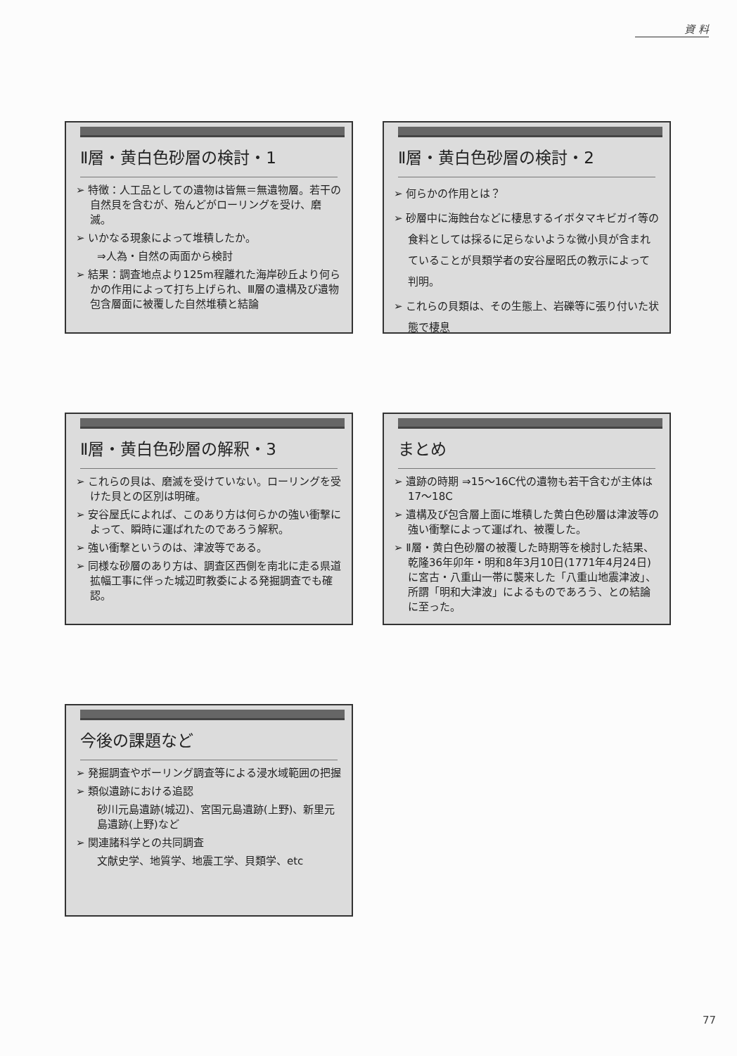資 料
Ⅱ層・黄白色砂層の検討・1
➢ 特徴：人工品としての遺物は皆無＝無遺物層。若干の自然貝を含むが、殆んどがローリングを受け、磨滅。
➢ いかなる現象によって堆積したか。
⇒人為・自然の両面から検討
➢ 結果：調査地点より125m程離れた海岸砂丘より何らかの作用によって打ち上げられ、Ⅲ層の遺構及び遺物包含層面に被覆した自然堆積と結論
Ⅱ層・黄白色砂層の検討・2
➢ 何らかの作用とは？
➢ 砂層中に海蝕台などに棲息するイボタマキビガイ等の食料としては採るに足らないような微小貝が含まれていることが貝類学者の安谷屋昭氏の教示によって判明。
➢ これらの貝類は、その生態上、岩礫等に張り付いた状態で棲息
Ⅱ層・黄白色砂層の解釈・3
➢ これらの貝は、磨滅を受けていない。ローリングを受けた貝との区別は明確。
➢ 安谷屋氏によれば、このあり方は何らかの強い衝撃によって、瞬時に運ばれたのであろう解釈。
➢ 強い衝撃というのは、津波等である。
➢ 同様な砂層のあり方は、調査区西側を南北に走る県道拡幅工事に伴った城辺町教委による発掘調査でも確認。
まとめ
➢ 遺跡の時期 ⇒15～16C代の遺物も若干含むが主体は17～18C
➢ 遺構及び包含層上面に堆積した黄白色砂層は津波等の強い衝撃によって運ばれ、被覆した。
➢ Ⅱ層・黄白色砂層の被覆した時期等を検討した結果、乾隆36年卯年・明和8年3月10日(1771年4月24日)に宮古・八重山一帯に襲来した「八重山地震津波」、所謂「明和大津波」によるものであろう、との結論に至った。
今後の課題など
➢ 発掘調査やボーリング調査等による浸水域範囲の把握
➢ 類似遺跡における追認
砂川元島遺跡(城辺)、宮国元島遺跡(上野)、新里元島遺跡(上野)など
➢ 関連諸科学との共同調査
文献史学、地質学、地震工学、貝類学、etc
77